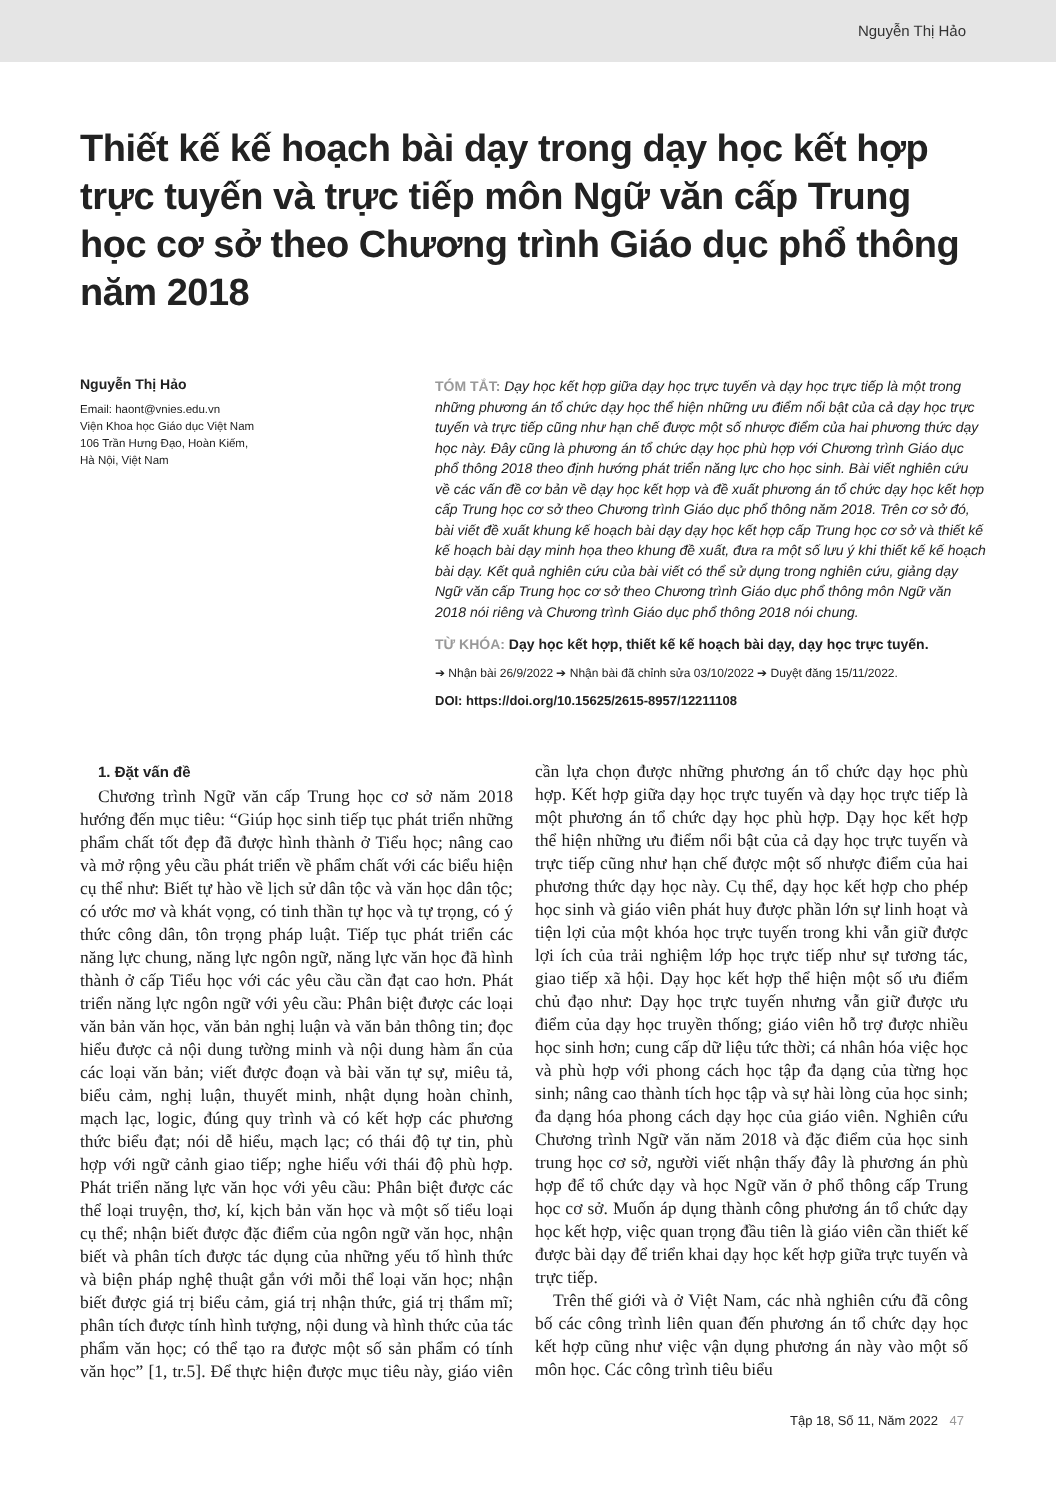Nguyễn Thị Hảo
Thiết kế kế hoạch bài dạy trong dạy học kết hợp trực tuyến và trực tiếp môn Ngữ văn cấp Trung học cơ sở theo Chương trình Giáo dục phổ thông năm 2018
Nguyễn Thị Hảo
Email: haont@vnies.edu.vn
Viện Khoa học Giáo dục Việt Nam
106 Trần Hưng Đạo, Hoàn Kiếm,
Hà Nội, Việt Nam
TÓM TẮT: Dạy học kết hợp giữa dạy học trực tuyến và dạy học trực tiếp là một trong những phương án tổ chức dạy học thể hiện những ưu điểm nổi bật của cả dạy học trực tuyến và trực tiếp cũng như hạn chế được một số nhược điểm của hai phương thức dạy học này. Đây cũng là phương án tổ chức dạy học phù hợp với Chương trình Giáo dục phổ thông 2018 theo định hướng phát triển năng lực cho học sinh. Bài viết nghiên cứu về các vấn đề cơ bản về dạy học kết hợp và đề xuất phương án tổ chức dạy học kết hợp cấp Trung học cơ sở theo Chương trình Giáo dục phổ thông năm 2018. Trên cơ sở đó, bài viết đề xuất khung kế hoạch bài dạy dạy học kết hợp cấp Trung học cơ sở và thiết kế kế hoạch bài dạy minh họa theo khung đề xuất, đưa ra một số lưu ý khi thiết kế kế hoạch bài dạy. Kết quả nghiên cứu của bài viết có thể sử dụng trong nghiên cứu, giảng dạy Ngữ văn cấp Trung học cơ sở theo Chương trình Giáo dục phổ thông môn Ngữ văn 2018 nói riêng và Chương trình Giáo dục phổ thông 2018 nói chung.
TỪ KHÓA: Dạy học kết hợp, thiết kế kế hoạch bài dạy, dạy học trực tuyến.
➔ Nhận bài 26/9/2022 ➔ Nhận bài đã chỉnh sửa 03/10/2022 ➔ Duyệt đăng 15/11/2022.
DOI: https://doi.org/10.15625/2615-8957/12211108
1. Đặt vấn đề
Chương trình Ngữ văn cấp Trung học cơ sở năm 2018 hướng đến mục tiêu: “Giúp học sinh tiếp tục phát triển những phẩm chất tốt đẹp đã được hình thành ở Tiểu học; nâng cao và mở rộng yêu cầu phát triển về phẩm chất với các biểu hiện cụ thể như: Biết tự hào về lịch sử dân tộc và văn học dân tộc; có ước mơ và khát vọng, có tinh thần tự học và tự trọng, có ý thức công dân, tôn trọng pháp luật. Tiếp tục phát triển các năng lực chung, năng lực ngôn ngữ, năng lực văn học đã hình thành ở cấp Tiểu học với các yêu cầu cần đạt cao hơn. Phát triển năng lực ngôn ngữ với yêu cầu: Phân biệt được các loại văn bản văn học, văn bản nghị luận và văn bản thông tin; đọc hiểu được cả nội dung tường minh và nội dung hàm ẩn của các loại văn bản; viết được đoạn và bài văn tự sự, miêu tả, biểu cảm, nghị luận, thuyết minh, nhật dụng hoàn chỉnh, mạch lạc, logic, đúng quy trình và có kết hợp các phương thức biểu đạt; nói dễ hiểu, mạch lạc; có thái độ tự tin, phù hợp với ngữ cảnh giao tiếp; nghe hiểu với thái độ phù hợp. Phát triển năng lực văn học với yêu cầu: Phân biệt được các thể loại truyện, thơ, kí, kịch bản văn học và một số tiểu loại cụ thể; nhận biết được đặc điểm của ngôn ngữ văn học, nhận biết và phân tích được tác dụng của những yếu tố hình thức và biện pháp nghệ thuật gắn với mỗi thể loại văn học; nhận biết được giá trị biểu cảm, giá trị nhận thức, giá trị thẩm mĩ; phân tích được tính hình tượng, nội dung và hình thức của tác phẩm văn học; có thể tạo ra được một số sản phẩm có tính văn học” [1, tr.5]. Để thực hiện được mục tiêu này, giáo viên cần lựa chọn được những phương án tổ chức dạy học phù hợp. Kết hợp giữa dạy học trực tuyến và dạy học trực tiếp là một phương án tổ chức dạy học phù hợp. Dạy học kết hợp thể hiện những ưu điểm nổi bật của cả dạy học trực tuyến và trực tiếp cũng như hạn chế được một số nhược điểm của hai phương thức dạy học này. Cụ thể, dạy học kết hợp cho phép học sinh và giáo viên phát huy được phần lớn sự linh hoạt và tiện lợi của một khóa học trực tuyến trong khi vẫn giữ được lợi ích của trải nghiệm lớp học trực tiếp như sự tương tác, giao tiếp xã hội. Dạy học kết hợp thể hiện một số ưu điểm chủ đạo như: Dạy học trực tuyến nhưng vẫn giữ được ưu điểm của dạy học truyền thống; giáo viên hỗ trợ được nhiều học sinh hơn; cung cấp dữ liệu tức thời; cá nhân hóa việc học và phù hợp với phong cách học tập đa dạng của từng học sinh; nâng cao thành tích học tập và sự hài lòng của học sinh; đa dạng hóa phong cách dạy học của giáo viên. Nghiên cứu Chương trình Ngữ văn năm 2018 và đặc điểm của học sinh trung học cơ sở, người viết nhận thấy đây là phương án phù hợp để tổ chức dạy và học Ngữ văn ở phổ thông cấp Trung học cơ sở. Muốn áp dụng thành công phương án tổ chức dạy học kết hợp, việc quan trọng đầu tiên là giáo viên cần thiết kế được bài dạy để triển khai dạy học kết hợp giữa trực tuyến và trực tiếp.
Trên thế giới và ở Việt Nam, các nhà nghiên cứu đã công bố các công trình liên quan đến phương án tổ chức dạy học kết hợp cũng như việc vận dụng phương án này vào một số môn học. Các công trình tiêu biểu
Tập 18, Số 11, Năm 2022 47